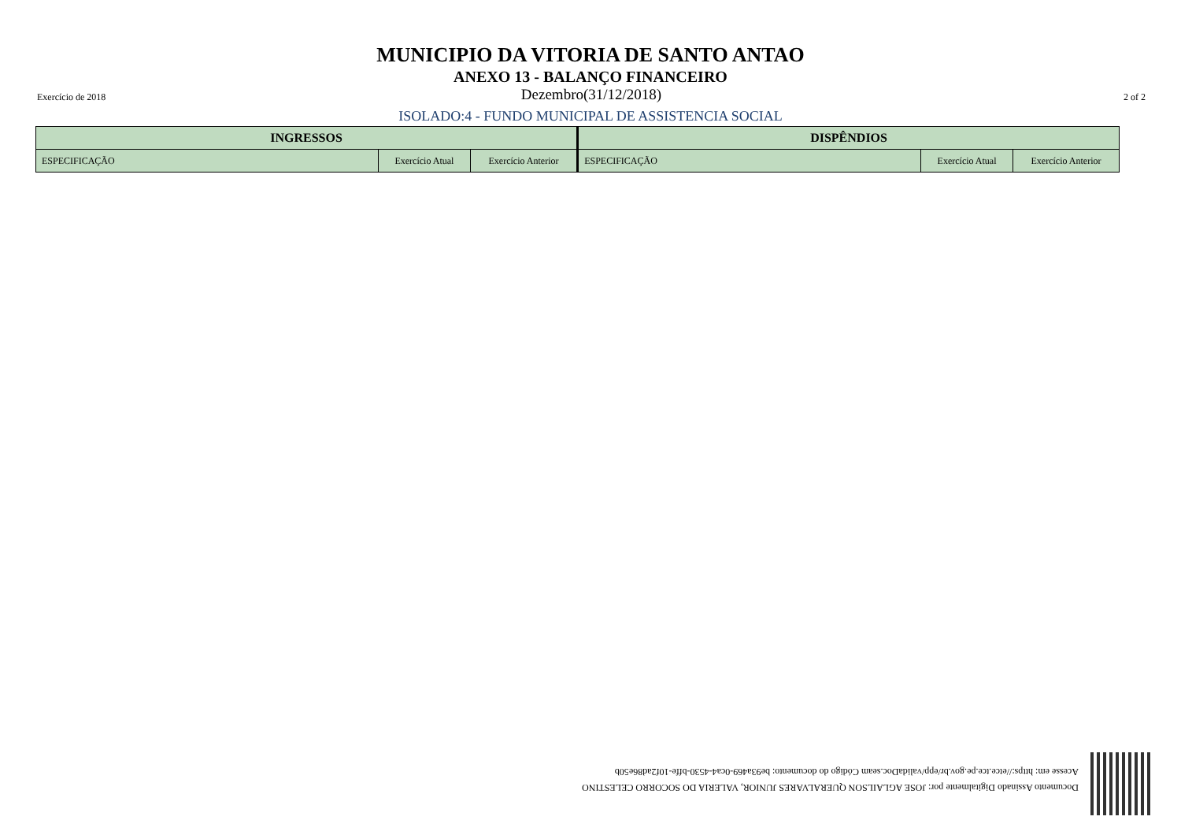MUNICIPIO DA VITORIA DE SANTO ANTAO
ANEXO 13 - BALANÇO FINANCEIRO
Exercício de 2018 Dezembro(31/12/2018) 2 of 2
ISOLADO:4 - FUNDO MUNICIPAL DE ASSISTENCIA SOCIAL
| INGRESSOS | | | DISPÊNDIOS | | |
| --- | --- | --- | --- | --- | --- |
| ESPECIFICAÇÃO | Exercício Atual | Exercício Anterior | ESPECIFICAÇÃO | Exercício Atual | Exercício Anterior |
Documento Assinado Digitalmente por: JOSE AGLAILSON QUERALVARES JUNIOR, VALERIA DO SOCORRO CELESTINO
Acesse em: https://etce.tce.pe.gov.br/epp/validaDoc.seam Código do documento: be93a469-0ca4-4530-bffe-10f2ad86e50b